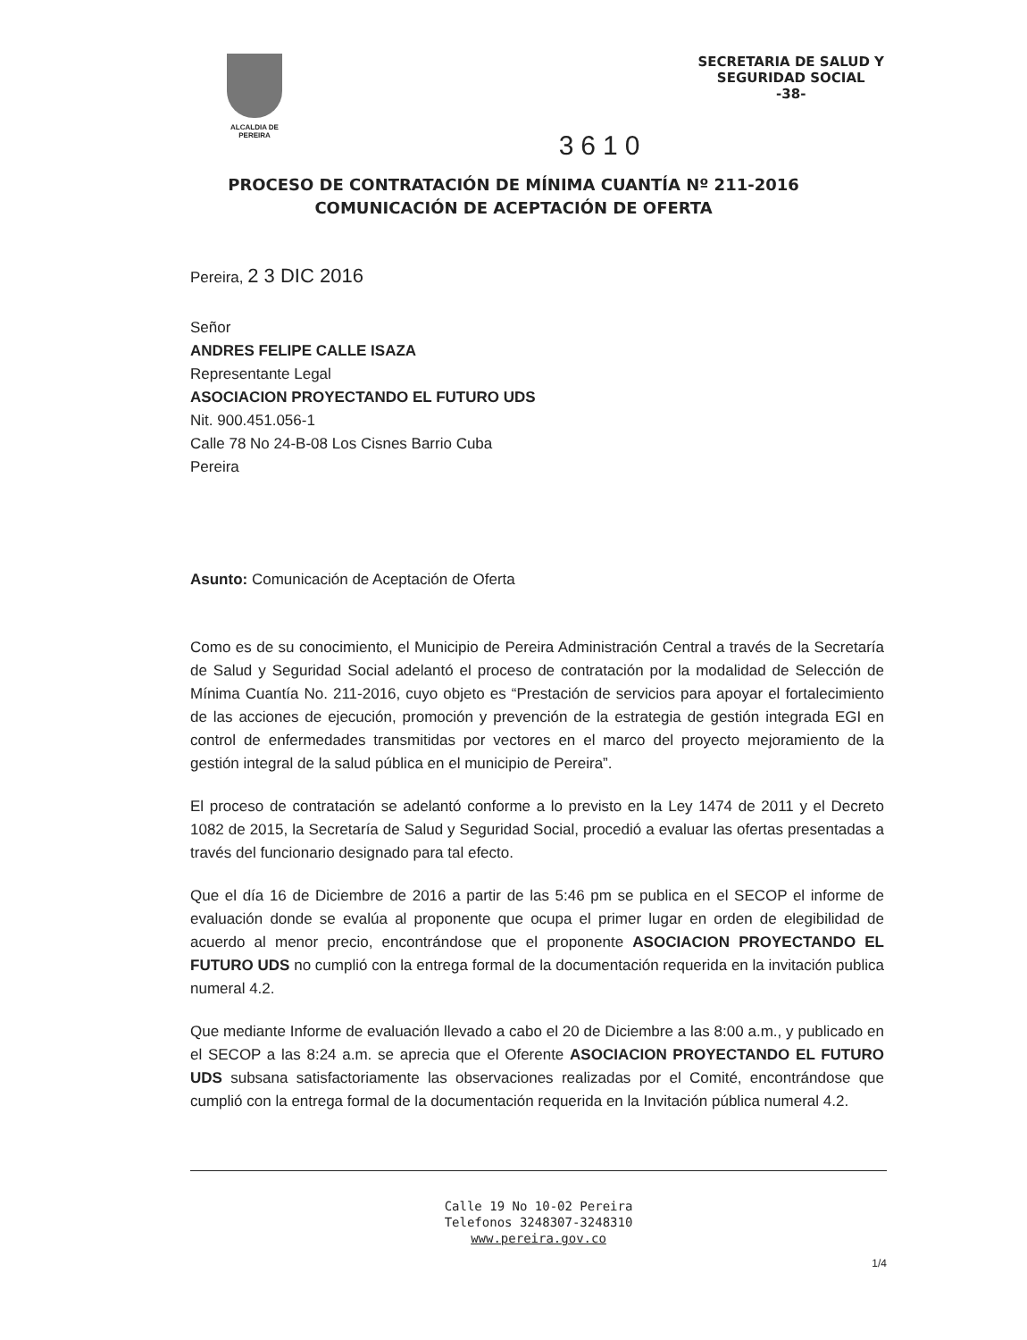ALCALDIA DE PEREIRA
SECRETARIA DE SALUD Y
SEGURIDAD SOCIAL
-38-
3610
PROCESO DE CONTRATACIÓN DE MÍNIMA CUANTÍA Nº 211-2016
COMUNICACIÓN DE ACEPTACIÓN DE OFERTA
Pereira, 2 3 DIC 2016
Señor
ANDRES FELIPE CALLE ISAZA
Representante Legal
ASOCIACION PROYECTANDO EL FUTURO UDS
Nit. 900.451.056-1
Calle 78 No 24-B-08 Los Cisnes Barrio Cuba
Pereira
Asunto: Comunicación de Aceptación de Oferta
Como es de su conocimiento, el Municipio de Pereira Administración Central a través de la Secretaría de Salud y Seguridad Social adelantó el proceso de contratación por la modalidad de Selección de Mínima Cuantía No. 211-2016, cuyo objeto es “Prestación de servicios para apoyar el fortalecimiento de las acciones de ejecución, promoción y prevención de la estrategia de gestión integrada EGI en control de enfermedades transmitidas por vectores en el marco del proyecto mejoramiento de la gestión integral de la salud pública en el municipio de Pereira”.
El proceso de contratación se adelantó conforme a lo previsto en la Ley 1474 de 2011 y el Decreto 1082 de 2015, la Secretaría de Salud y Seguridad Social, procedió a evaluar las ofertas presentadas a través del funcionario designado para tal efecto.
Que el día 16 de Diciembre de 2016 a partir de las 5:46 pm se publica en el SECOP el informe de evaluación donde se evalúa al proponente que ocupa el primer lugar en orden de elegibilidad de acuerdo al menor precio, encontrándose que el proponente ASOCIACION PROYECTANDO EL FUTURO UDS no cumplió con la entrega formal de la documentación requerida en la invitación publica numeral 4.2.
Que mediante Informe de evaluación llevado a cabo el 20 de Diciembre a las 8:00 a.m., y publicado en el SECOP a las 8:24 a.m. se aprecia que el Oferente ASOCIACION PROYECTANDO EL FUTURO UDS subsana satisfactoriamente las observaciones realizadas por el Comité, encontrándose que cumplió con la entrega formal de la documentación requerida en la Invitación pública numeral 4.2.
Calle 19 No 10-02 Pereira
Telefonos 3248307-3248310
www.pereira.gov.co
1/4